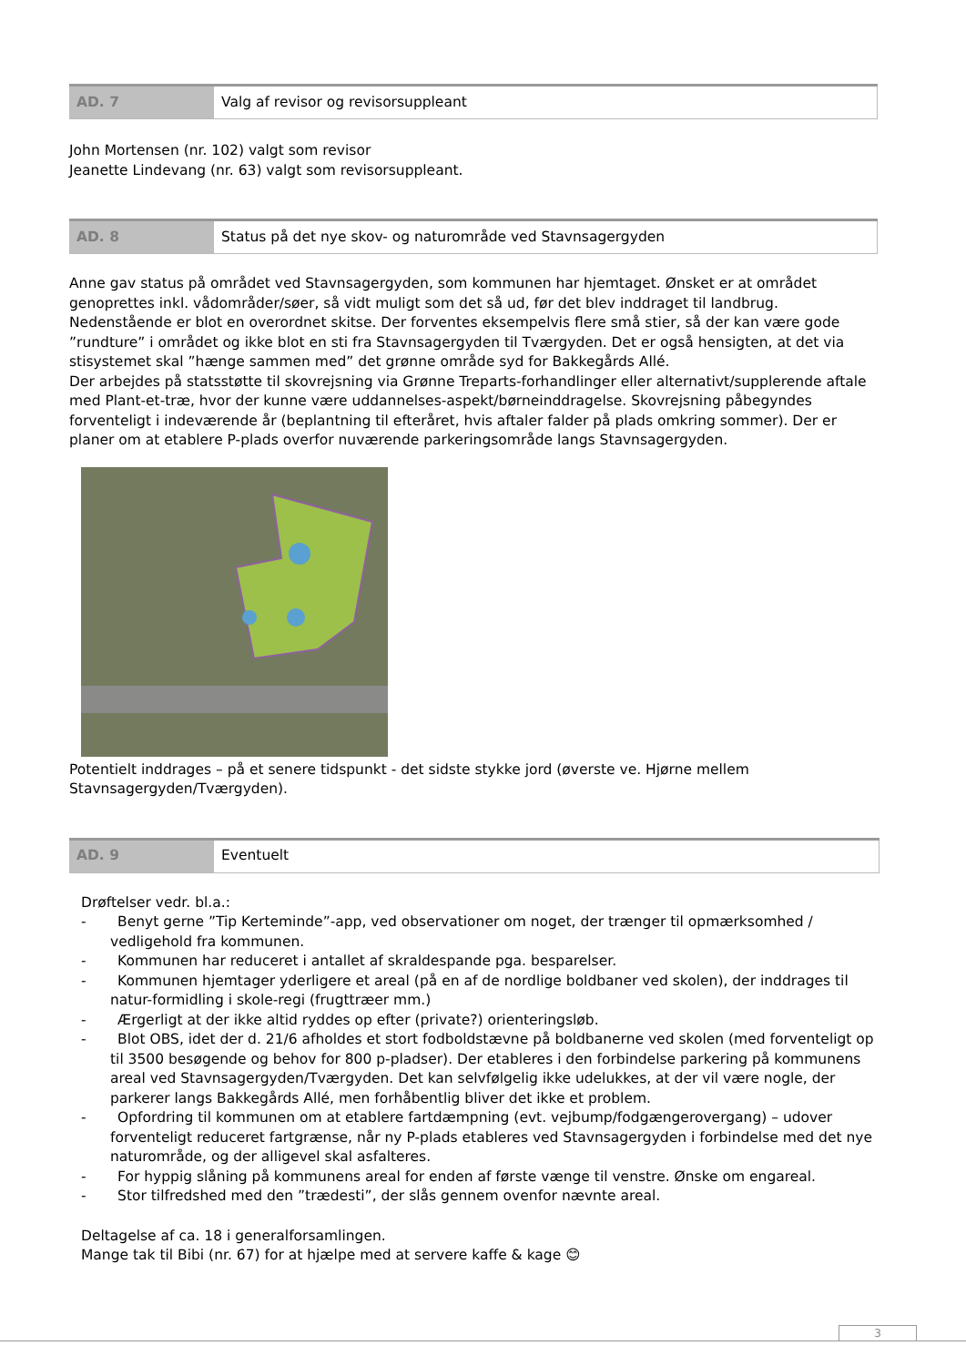| AD. 7 | Valg af revisor og revisorsuppleant |
John Mortensen (nr. 102) valgt som revisor
Jeanette Lindevang (nr. 63) valgt som revisorsuppleant.
| AD. 8 | Status på det nye skov- og naturområde ved Stavnsagergyden |
Anne gav status på området ved Stavnsagergyden, som kommunen har hjemtaget. Ønsket er at området genoprettes inkl. vådområder/søer, så vidt muligt som det så ud, før det blev inddraget til landbrug. Nedenstående er blot en overordnet skitse. Der forventes eksempelvis flere små stier, så der kan være gode ”rundture” i området og ikke blot en sti fra Stavnsagergyden til Tværgyden. Det er også hensigten, at det via stisystemet skal ”hænge sammen med” det grønne område syd for Bakkegårds Allé.
Der arbejdes på statsstøtte til skovrejsning via Grønne Treparts-forhandlinger eller alternativt/supplerende aftale med Plant-et-træ, hvor der kunne være uddannelses-aspekt/børneinddragelse. Skovrejsning påbegyndes forventeligt i indeværende år (beplantning til efteråret, hvis aftaler falder på plads omkring sommer). Der er planer om at etablere P-plads overfor nuværende parkeringsområde langs Stavnsagergyden.
Potentielt inddrages – på et senere tidspunkt - det sidste stykke jord (øverste ve. Hjørne mellem Stavnsagergyden/Tværgyden).
| AD. 9 | Eventuelt |
Drøftelser vedr. bl.a.:
- Benyt gerne ”Tip Kerteminde”-app, ved observationer om noget, der trænger til opmærksomhed / vedligehold fra kommunen.
- Kommunen har reduceret i antallet af skraldespande pga. besparelser.
- Kommunen hjemtager yderligere et areal (på en af de nordlige boldbaner ved skolen), der inddrages til natur-formidling i skole-regi (frugttræer mm.)
- Ærgerligt at der ikke altid ryddes op efter (private?) orienteringsløb.
- Blot OBS, idet der d. 21/6 afholdes et stort fodboldstævne på boldbanerne ved skolen (med forventeligt op til 3500 besøgende og behov for 800 p-pladser). Der etableres i den forbindelse parkering på kommunens areal ved Stavnsagergyden/Tværgyden. Det kan selvfølgelig ikke udelukkes, at der vil være nogle, der parkerer langs Bakkegårds Allé, men forhåbentlig bliver det ikke et problem.
- Opfordring til kommunen om at etablere fartdæmpning (evt. vejbump/fodgængerovergang) – udover forventeligt reduceret fartgrænse, når ny P-plads etableres ved Stavnsagergyden i forbindelse med det nye naturområde, og der alligevel skal asfalteres.
- For hyppig slåning på kommunens areal for enden af første vænge til venstre. Ønske om engareal.
- Stor tilfredshed med den ”trædesti”, der slås gennem ovenfor nævnte areal.
Deltagelse af ca. 18 i generalforsamlingen.
Mange tak til Bibi (nr. 67) for at hjælpe med at servere kaffe & kage 😊
3